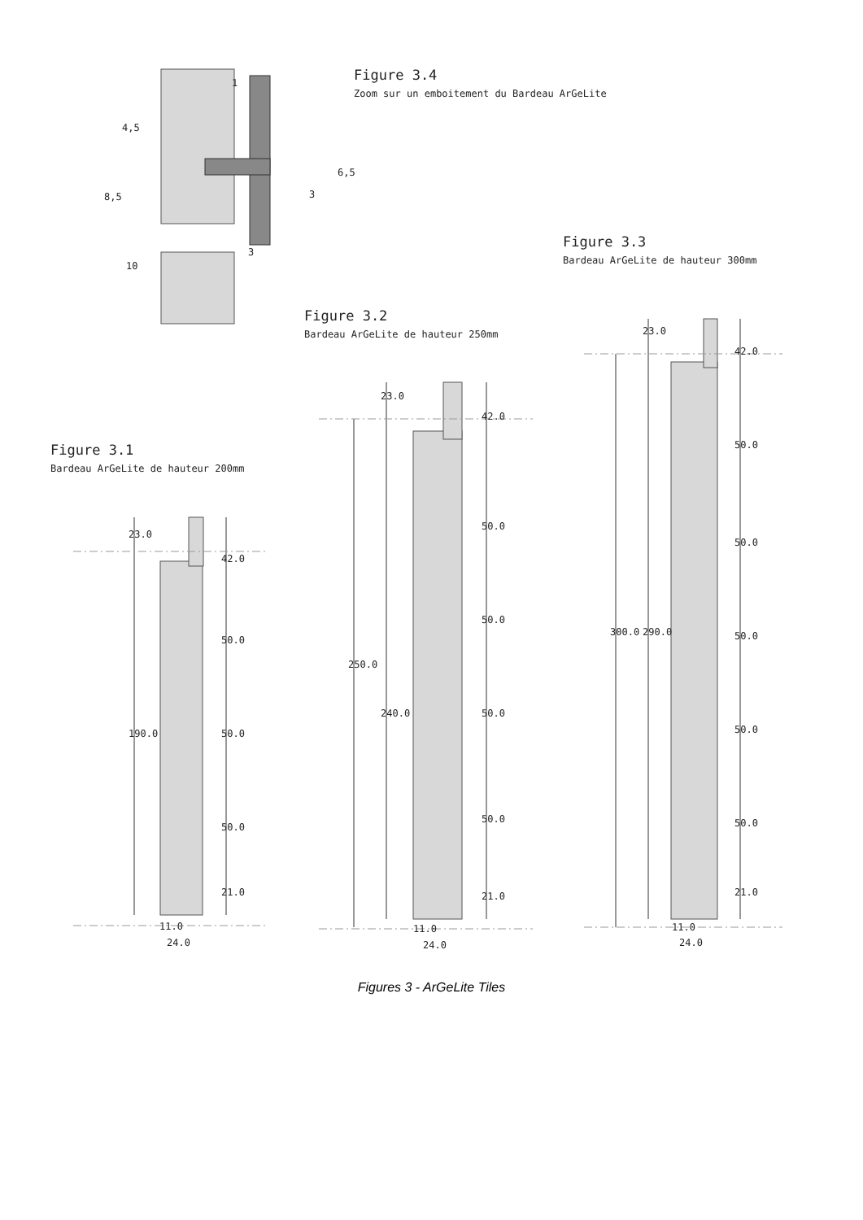Figure 3.4
Zoom sur un emboitement du Bardeau ArGeLite
Figure 3.3
Bardeau ArGeLite de hauteur 300mm
Figure 3.2
Bardeau ArGeLite de hauteur 250mm
Figure 3.1
Bardeau ArGeLite de hauteur 200mm
4,5
1
6,5
3
8,5
3
10
23.0
42.0
50.0
50.0
50.0
21.0
190.0
11.0
24.0
23.0
42.0
50.0
50.0
50.0
50.0
21.0
250.0
240.0
11.0
24.0
23.0
42.0
50.0
50.0
50.0
50.0
50.0
21.0
300.0 290.0
11.0
24.0
Figures 3 - ArGeLite Tiles